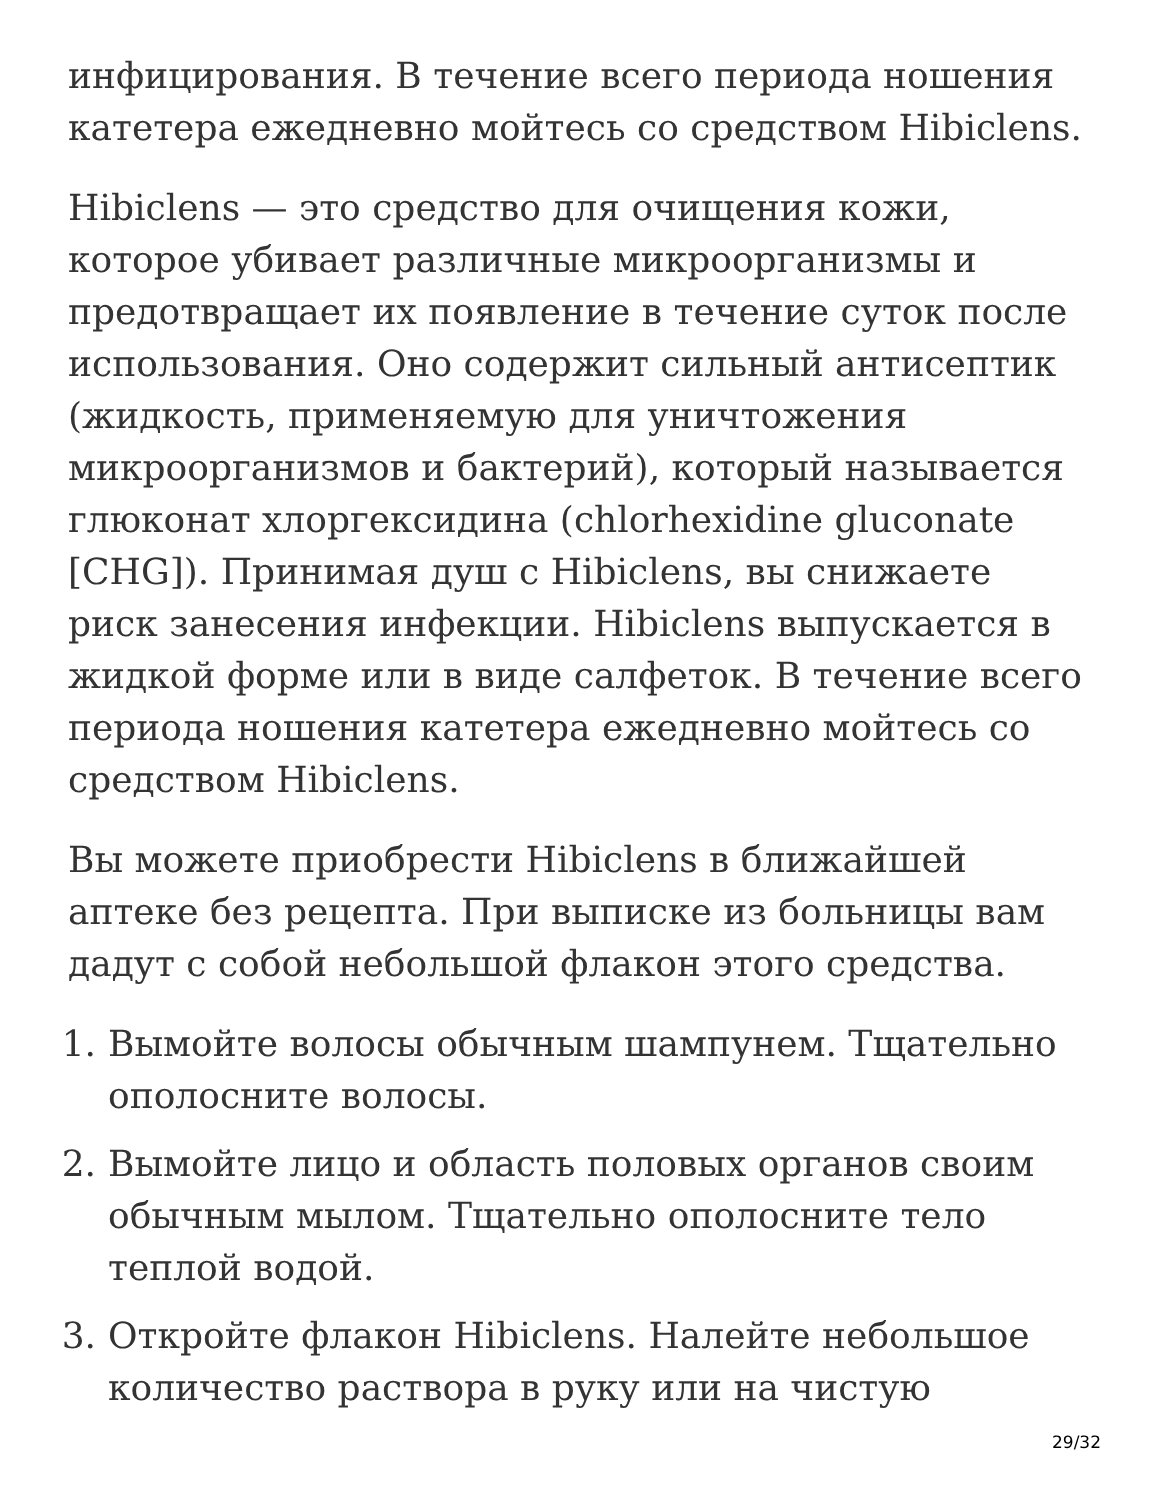инфицирования. В течение всего периода ношения катетера ежедневно мойтесь со средством Hibiclens.
Hibiclens — это средство для очищения кожи, которое убивает различные микроорганизмы и предотвращает их появление в течение суток после использования. Оно содержит сильный антисептик (жидкость, применяемую для уничтожения микроорганизмов и бактерий), который называется глюконат хлоргексидина (chlorhexidine gluconate [CHG]). Принимая душ с Hibiclens, вы снижаете риск занесения инфекции. Hibiclens выпускается в жидкой форме или в виде салфеток. В течение всего периода ношения катетера ежедневно мойтесь со средством Hibiclens.
Вы можете приобрести Hibiclens в ближайшей аптеке без рецепта. При выписке из больницы вам дадут с собой небольшой флакон этого средства.
1. Вымойте волосы обычным шампунем. Тщательно ополосните волосы.
2. Вымойте лицо и область половых органов своим обычным мылом. Тщательно ополосните тело теплой водой.
3. Откройте флакон Hibiclens. Налейте небольшое количество раствора в руку или на чистую
29/32